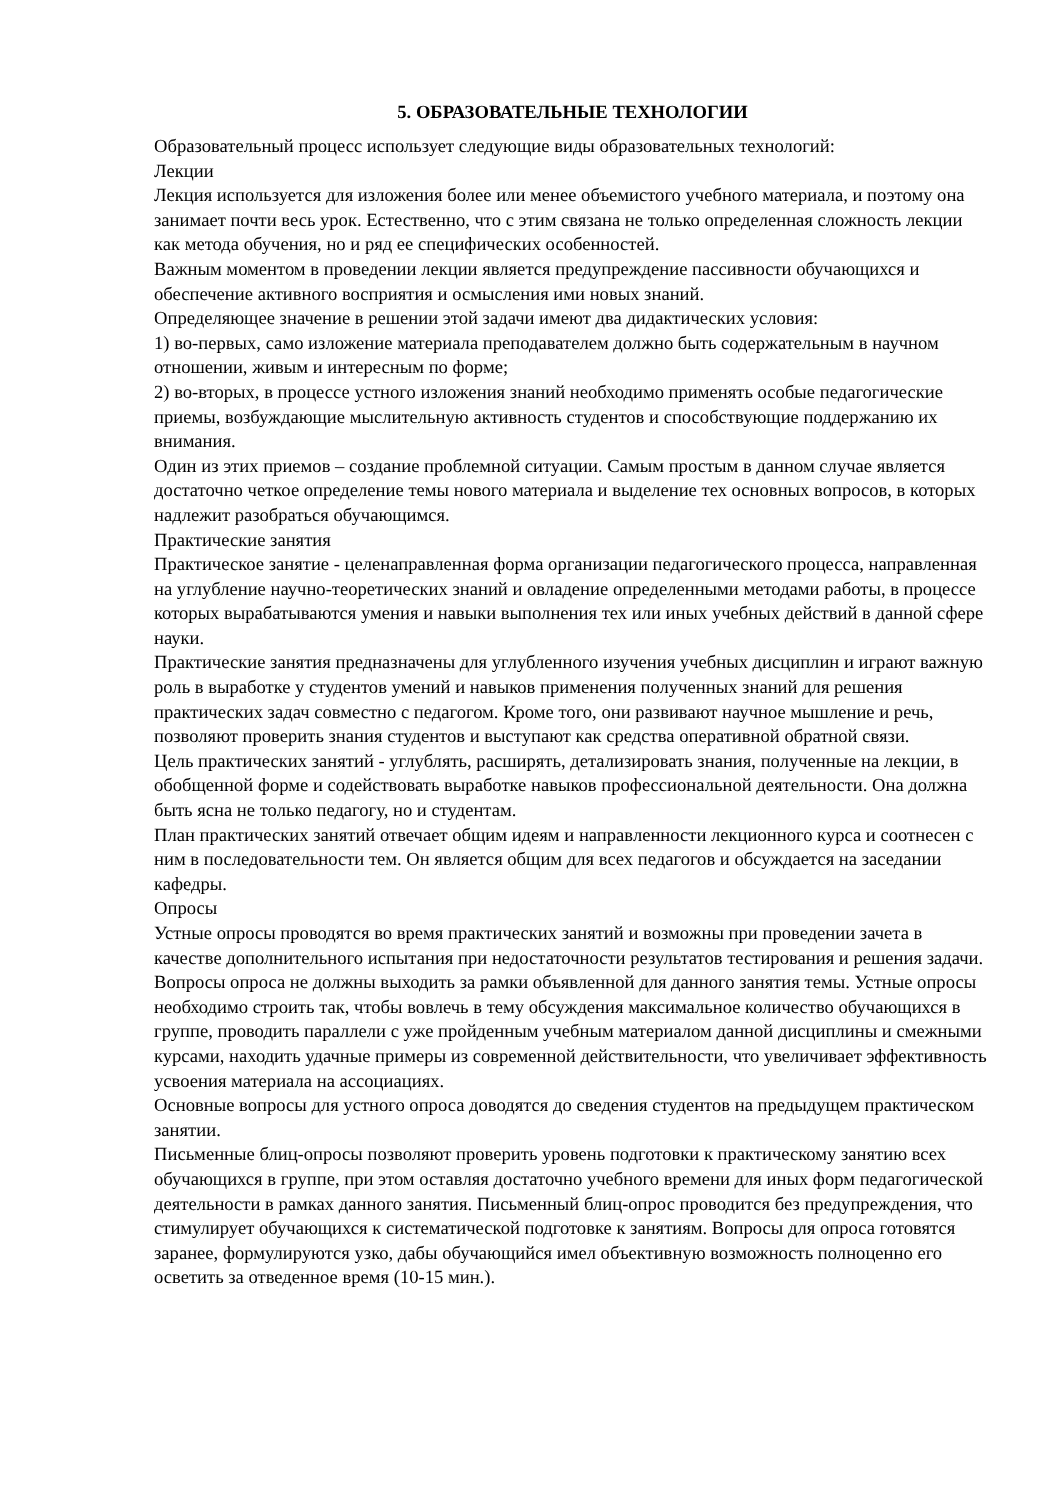5. ОБРАЗОВАТЕЛЬНЫЕ ТЕХНОЛОГИИ
Образовательный процесс использует следующие виды образовательных технологий:
Лекции
Лекция используется для изложения более или менее объемистого учебного материала, и поэтому она занимает почти весь урок. Естественно, что с этим связана не только определенная сложность лекции как метода обучения, но и ряд ее специфических особенностей.
Важным моментом в проведении лекции является предупреждение пассивности обучающихся и обеспечение активного восприятия и осмысления ими новых знаний.
Определяющее значение в решении этой задачи имеют два дидактических условия:
1) во-первых, само изложение материала преподавателем должно быть содержательным в научном отношении, живым и интересным по форме;
2) во-вторых, в процессе устного изложения знаний необходимо применять особые педагогические приемы, возбуждающие мыслительную активность студентов и способствующие поддержанию их внимания.
Один из этих приемов – создание проблемной ситуации. Самым простым в данном случае является достаточно четкое определение темы нового материала и выделение тех основных вопросов, в которых надлежит разобраться обучающимся.
Практические занятия
Практическое занятие - целенаправленная форма организации педагогического процесса, направленная на углубление научно-теоретических знаний и овладение определенными методами работы, в процессе которых вырабатываются умения и навыки выполнения тех или иных учебных действий в данной сфере науки.
Практические занятия предназначены для углубленного изучения учебных дисциплин и играют важную роль в выработке у студентов умений и навыков применения полученных знаний для решения практических задач совместно с педагогом. Кроме того, они развивают научное мышление и речь, позволяют проверить знания студентов и выступают как средства оперативной обратной связи.
Цель практических занятий - углублять, расширять, детализировать знания, полученные на лекции, в обобщенной форме и содействовать выработке навыков профессиональной деятельности. Она должна быть ясна не только педагогу, но и студентам.
План практических занятий отвечает общим идеям и направленности лекционного курса и соотнесен с ним в последовательности тем. Он является общим для всех педагогов и обсуждается на заседании кафедры.
Опросы
Устные опросы проводятся во время практических занятий и возможны при проведении зачета в качестве дополнительного испытания при недостаточности результатов тестирования и решения задачи. Вопросы опроса не должны выходить за рамки объявленной для данного занятия темы. Устные опросы необходимо строить так, чтобы вовлечь в тему обсуждения максимальное количество обучающихся в группе, проводить параллели с уже пройденным учебным материалом данной дисциплины и смежными курсами, находить удачные примеры из современной действительности, что увеличивает эффективность усвоения материала на ассоциациях.
Основные вопросы для устного опроса доводятся до сведения студентов на предыдущем практическом занятии.
Письменные блиц-опросы позволяют проверить уровень подготовки к практическому занятию всех обучающихся в группе, при этом оставляя достаточно учебного времени для иных форм педагогической деятельности в рамках данного занятия. Письменный блиц-опрос проводится без предупреждения, что стимулирует обучающихся к систематической подготовке к занятиям. Вопросы для опроса готовятся заранее, формулируются узко, дабы обучающийся имел объективную возможность полноценно его осветить за отведенное время (10-15 мин.).